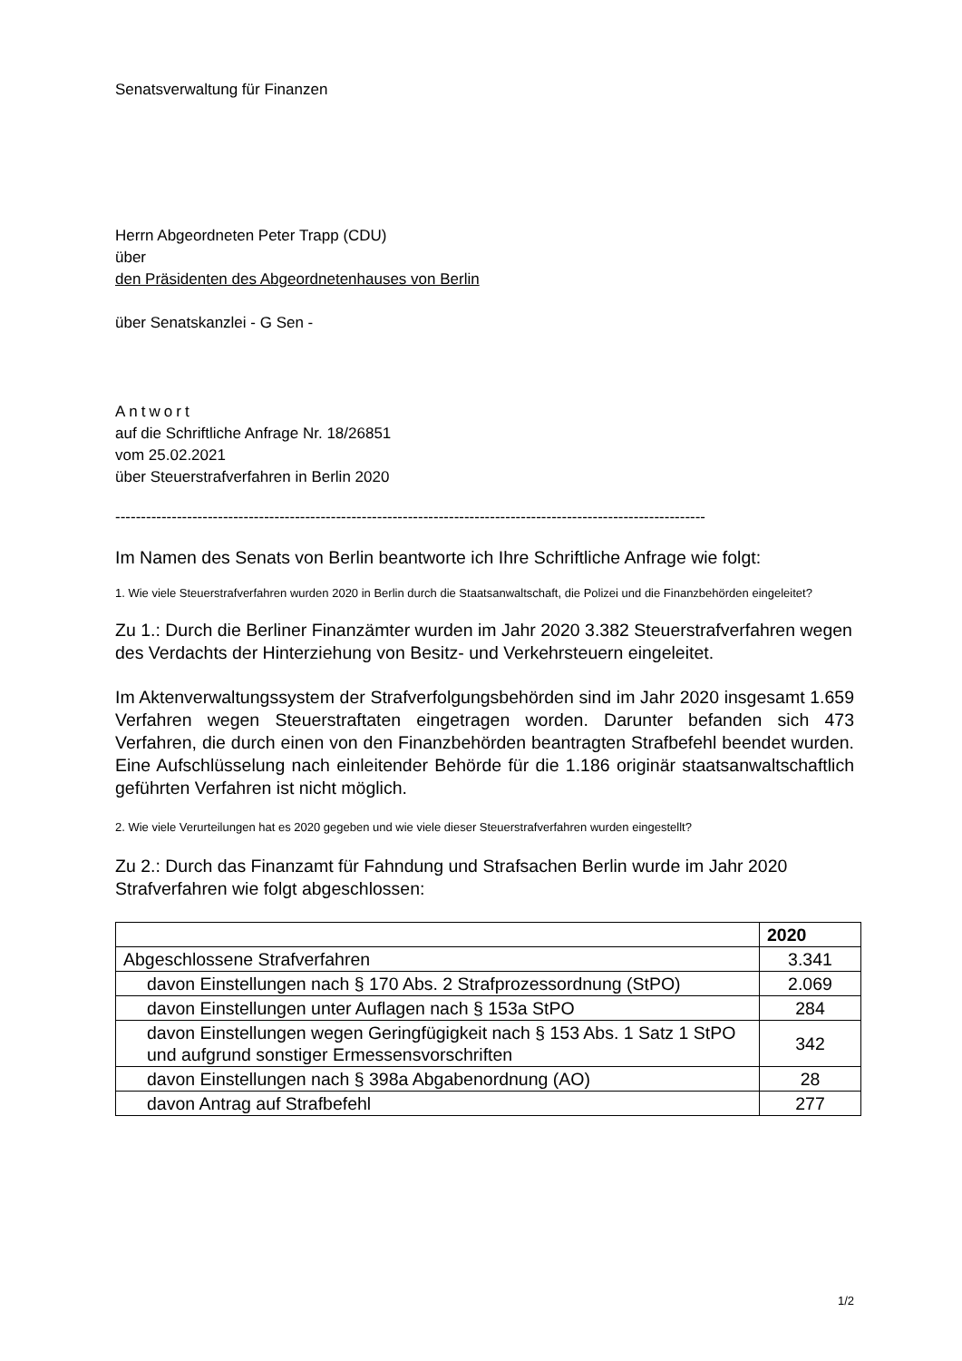Senatsverwaltung für Finanzen
Herrn Abgeordneten Peter Trapp (CDU)
über
den Präsidenten des Abgeordnetenhauses von Berlin
über Senatskanzlei - G Sen -
Antwort
auf die Schriftliche Anfrage Nr. 18/26851
vom 25.02.2021
über Steuerstrafverfahren in Berlin 2020
-------------------------------------------------------------------------------------------------------------------
Im Namen des Senats von Berlin beantworte ich Ihre Schriftliche Anfrage wie folgt:
1. Wie viele Steuerstrafverfahren wurden 2020 in Berlin durch die Staatsanwaltschaft, die Polizei und die Finanzbehörden eingeleitet?
Zu 1.: Durch die Berliner Finanzämter wurden im Jahr 2020 3.382 Steuerstrafverfahren wegen des Verdachts der Hinterziehung von Besitz- und Verkehrsteuern eingeleitet.
Im Aktenverwaltungssystem der Strafverfolgungsbehörden sind im Jahr 2020 insgesamt 1.659 Verfahren wegen Steuerstraftaten eingetragen worden. Darunter befanden sich 473 Verfahren, die durch einen von den Finanzbehörden beantragten Strafbefehl beendet wurden. Eine Aufschlüsselung nach einleitender Behörde für die 1.186 originär staatsanwaltschaftlich geführten Verfahren ist nicht möglich.
2. Wie viele Verurteilungen hat es 2020 gegeben und wie viele dieser Steuerstrafverfahren wurden eingestellt?
Zu 2.: Durch das Finanzamt für Fahndung und Strafsachen Berlin wurde im Jahr 2020 Strafverfahren wie folgt abgeschlossen:
| | 2020 |
| --- | --- |
| Abgeschlossene Strafverfahren | 3.341 |
| davon Einstellungen nach § 170 Abs. 2 Strafprozessordnung (StPO) | 2.069 |
| davon Einstellungen unter Auflagen nach § 153a StPO | 284 |
| davon Einstellungen wegen Geringfügigkeit nach § 153 Abs. 1 Satz 1 StPO und aufgrund sonstiger Ermessensvorschriften | 342 |
| davon Einstellungen nach § 398a Abgabenordnung (AO) | 28 |
| davon Antrag auf Strafbefehl | 277 |
1/2